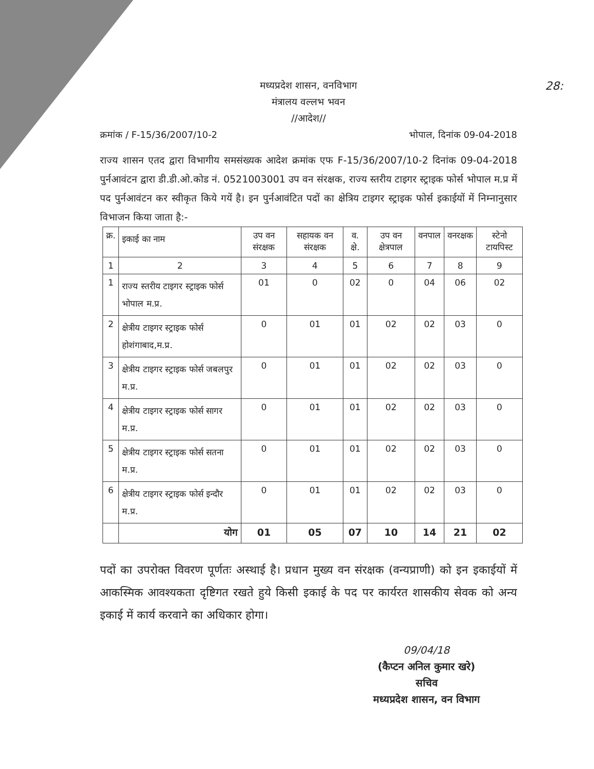28:
मध्यप्रदेश शासन, वनविभाग
मंत्रालय वल्लभ भवन
//आदेश//
क्रमांक / F-15/36/2007/10-2 भोपाल, दिनांक 09-04-2018
राज्य शासन एतद द्वारा विभागीय समसंख्यक आदेश क्रमांक एफ F-15/36/2007/10-2 दिनांक 09-04-2018 पुर्नआवंटन द्वारा डी.डी.ओ.कोड नं. 0521003001 उप वन संरक्षक, राज्य स्तरीय टाइगर स्ट्राइक फोर्स भोपाल म.प्र में पद पुर्नआवंटन कर स्वीकृत किये गयें है। इन पुर्नआवंटित पदों का क्षेत्रिय टाइगर स्ट्राइक फोर्स इकाईयों में निम्नानुसार विभाजन किया जाता है:-
| क्र. | इकाई का नाम | उप वन संरक्षक | सहायक वन संरक्षक | व. क्षे. | उप वन क्षेत्रपाल | वनपाल | वनरक्षक | स्टेनो टायपिस्ट |
| --- | --- | --- | --- | --- | --- | --- | --- | --- |
| 1 | 2 | 3 | 4 | 5 | 6 | 7 | 8 | 9 |
| 1 | राज्य स्तरीय टाइगर स्ट्राइक फोर्स भोपाल म.प्र. | 01 | 0 | 02 | 0 | 04 | 06 | 02 |
| 2 | क्षेत्रीय टाइगर स्ट्राइक फोर्स होशंगाबाद,म.प्र. | 0 | 01 | 01 | 02 | 02 | 03 | 0 |
| 3 | क्षेत्रीय टाइगर स्ट्राइक फोर्स जबलपुर म.प्र. | 0 | 01 | 01 | 02 | 02 | 03 | 0 |
| 4 | क्षेत्रीय टाइगर स्ट्राइक फोर्स सागर म.प्र. | 0 | 01 | 01 | 02 | 02 | 03 | 0 |
| 5 | क्षेत्रीय टाइगर स्ट्राइक फोर्स सतना म.प्र. | 0 | 01 | 01 | 02 | 02 | 03 | 0 |
| 6 | क्षेत्रीय टाइगर स्ट्राइक फोर्स इन्दौर म.प्र. | 0 | 01 | 01 | 02 | 02 | 03 | 0 |
| | योग | 01 | 05 | 07 | 10 | 14 | 21 | 02 |
पदों का उपरोक्त विवरण पूर्णतः अस्थाई है। प्रधान मुख्य वन संरक्षक (वन्यप्राणी) को इन इकाईयों में आकस्मिक आवश्यकता दृष्टिगत रखते हुये किसी इकाई के पद पर कार्यरत शासकीय सेवक को अन्य इकाई में कार्य करवाने का अधिकार होगा।
09/04/18
(कैप्टन अनिल कुमार खरे)
सचिव
मध्यप्रदेश शासन, वन विभाग